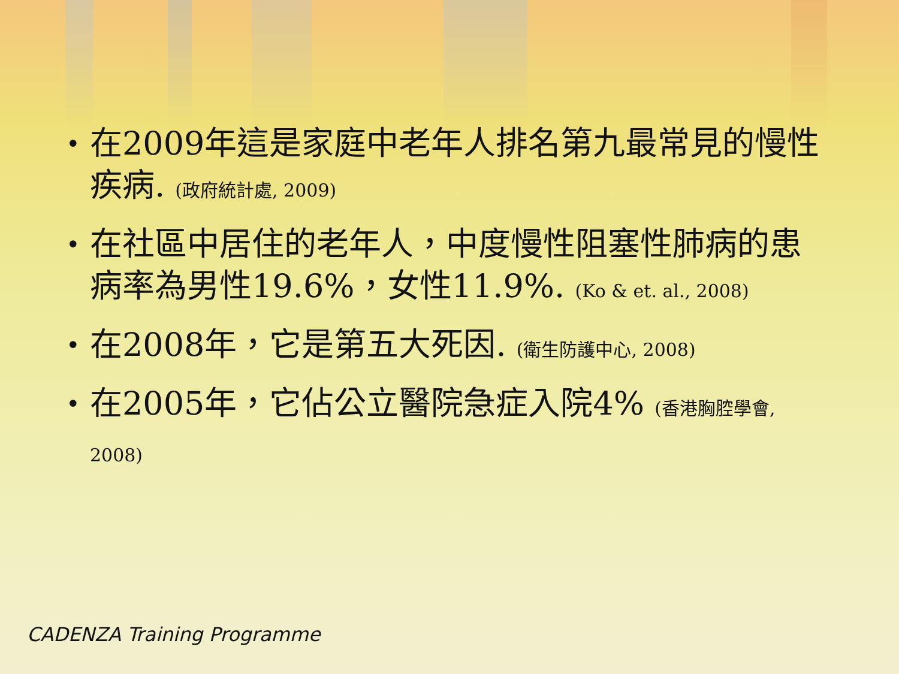• 在2009年這是家庭中老年人排名第九最常見的慢性疾病. (政府統計處, 2009)
• 在社區中居住的老年人，中度慢性阻塞性肺病的患病率為男性19.6%，女性11.9%. (Ko & et. al., 2008)
• 在2008年，它是第五大死因. (衛生防護中心, 2008)
• 在2005年，它佔公立醫院急症入院4% (香港胸腔學會, 2008)
CADENZA Training Programme